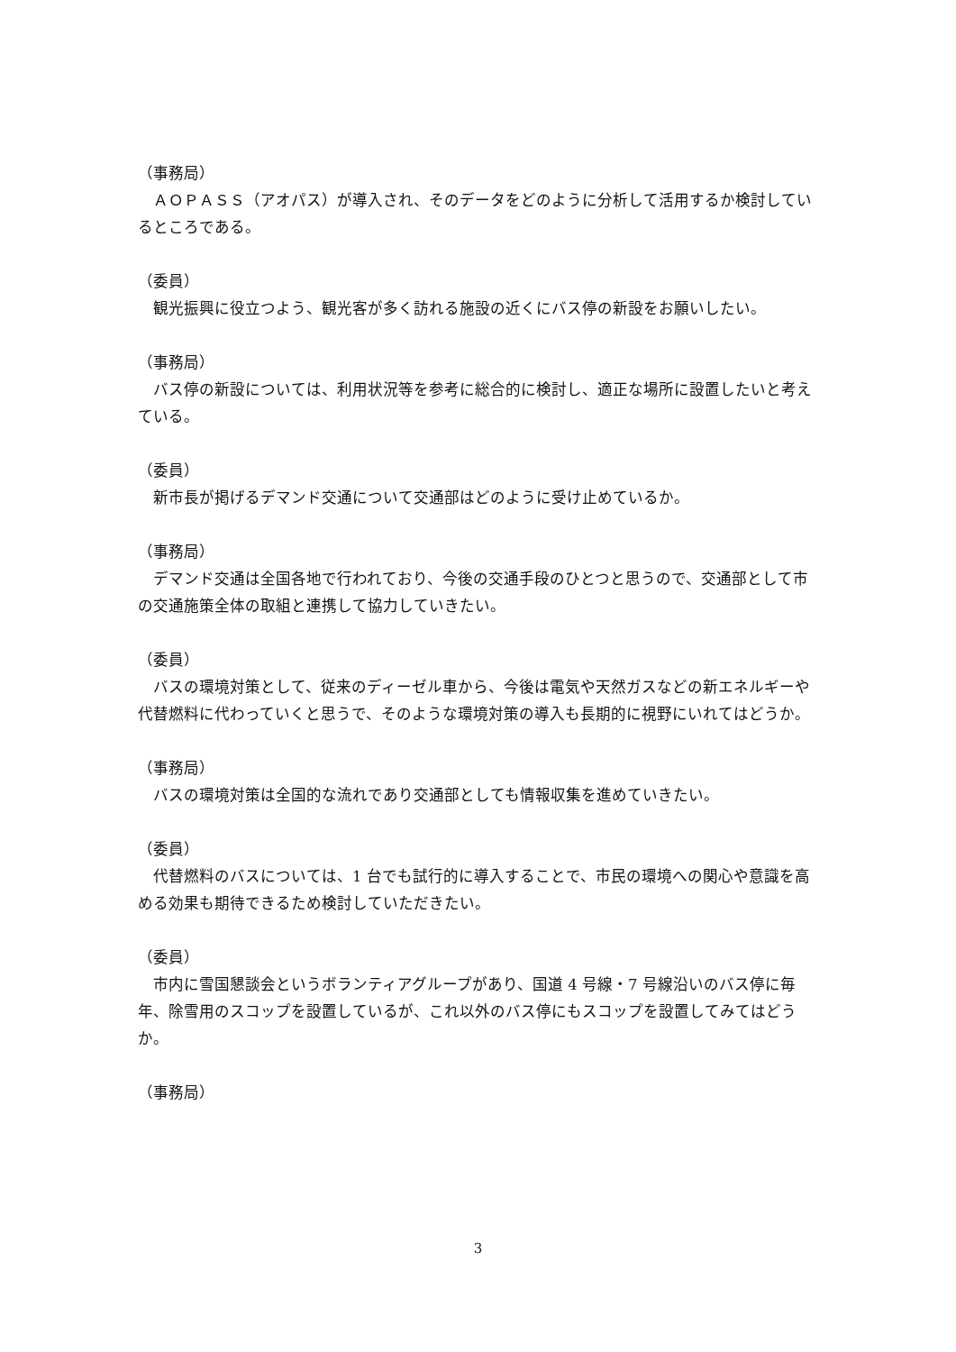（事務局）
　ＡＯＰＡＳＳ（アオパス）が導入され、そのデータをどのように分析して活用するか検討しているところである。
（委員）
　観光振興に役立つよう、観光客が多く訪れる施設の近くにバス停の新設をお願いしたい。
（事務局）
　バス停の新設については、利用状況等を参考に総合的に検討し、適正な場所に設置したいと考えている。
（委員）
　新市長が掲げるデマンド交通について交通部はどのように受け止めているか。
（事務局）
　デマンド交通は全国各地で行われており、今後の交通手段のひとつと思うので、交通部として市の交通施策全体の取組と連携して協力していきたい。
（委員）
　バスの環境対策として、従来のディーゼル車から、今後は電気や天然ガスなどの新エネルギーや代替燃料に代わっていくと思うで、そのような環境対策の導入も長期的に視野にいれてはどうか。
（事務局）
　バスの環境対策は全国的な流れであり交通部としても情報収集を進めていきたい。
（委員）
　代替燃料のバスについては、1 台でも試行的に導入することで、市民の環境への関心や意識を高める効果も期待できるため検討していただきたい。
（委員）
　市内に雪国懇談会というボランティアグループがあり、国道 4 号線・7 号線沿いのバス停に毎年、除雪用のスコップを設置しているが、これ以外のバス停にもスコップを設置してみてはどうか。
（事務局）
3